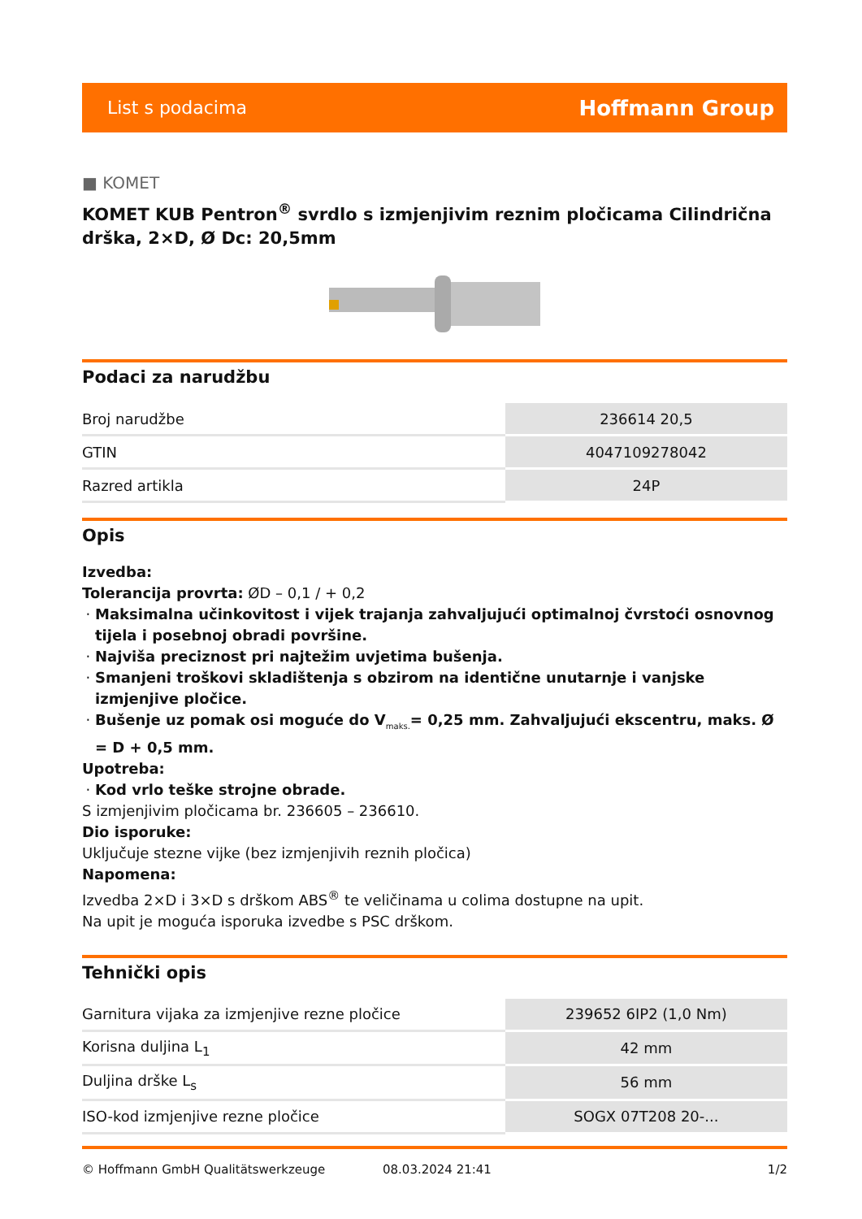List s podacima Hoffmann Group
■ KOMET
KOMET KUB Pentron<sup>®</sup> svrdlo s izmjenjivim reznim pločicama Cilindrična drška, 2×D, Ø Dc: 20,5mm
Podaci za narudžbu
| Broj narudžbe | 236614 20,5 |
| GTIN | 4047109278042 |
| Razred artikla | 24P |
Opis
Izvedba:
Tolerancija provrta: ØD – 0,1 / + 0,2
Maksimalna učinkovitost i vijek trajanja zahvaljujući optimalnoj čvrstoći osnovnog tijela i posebnoj obradi površine.
Najviša preciznost pri najtežim uvjetima bušenja.
Smanjeni troškovi skladištenja s obzirom na identične unutarnje i vanjske izmjenjive pločice.
Bušenje uz pomak osi moguće do V<sub>maks.</sub>= 0,25 mm. Zahvaljujući ekscentru, maks. Ø = D + 0,5 mm.
Upotreba:
Kod vrlo teške strojne obrade.
S izmjenjivim pločicama br. 236605 – 236610.
Dio isporuke:
Uključuje stezne vijke (bez izmjenjivih reznih pločica)
Napomena:
Izvedba 2×D i 3×D s drškom ABS<sup>®</sup> te veličinama u colima dostupne na upit.
Na upit je moguća isporuka izvedbe s PSC drškom.
Tehnički opis
| Garnitura vijaka za izmjenjive rezne pločice | 239652 6IP2 (1,0 Nm) |
| Korisna duljina L<sub>1</sub> | 42 mm |
| Duljina drške L<sub>s</sub> | 56 mm |
| ISO-kod izmjenjive rezne pločice | SOGX 07T208 20-... |
© Hoffmann GmbH Qualitätswerkzeuge 08.03.2024 21:41 1/2